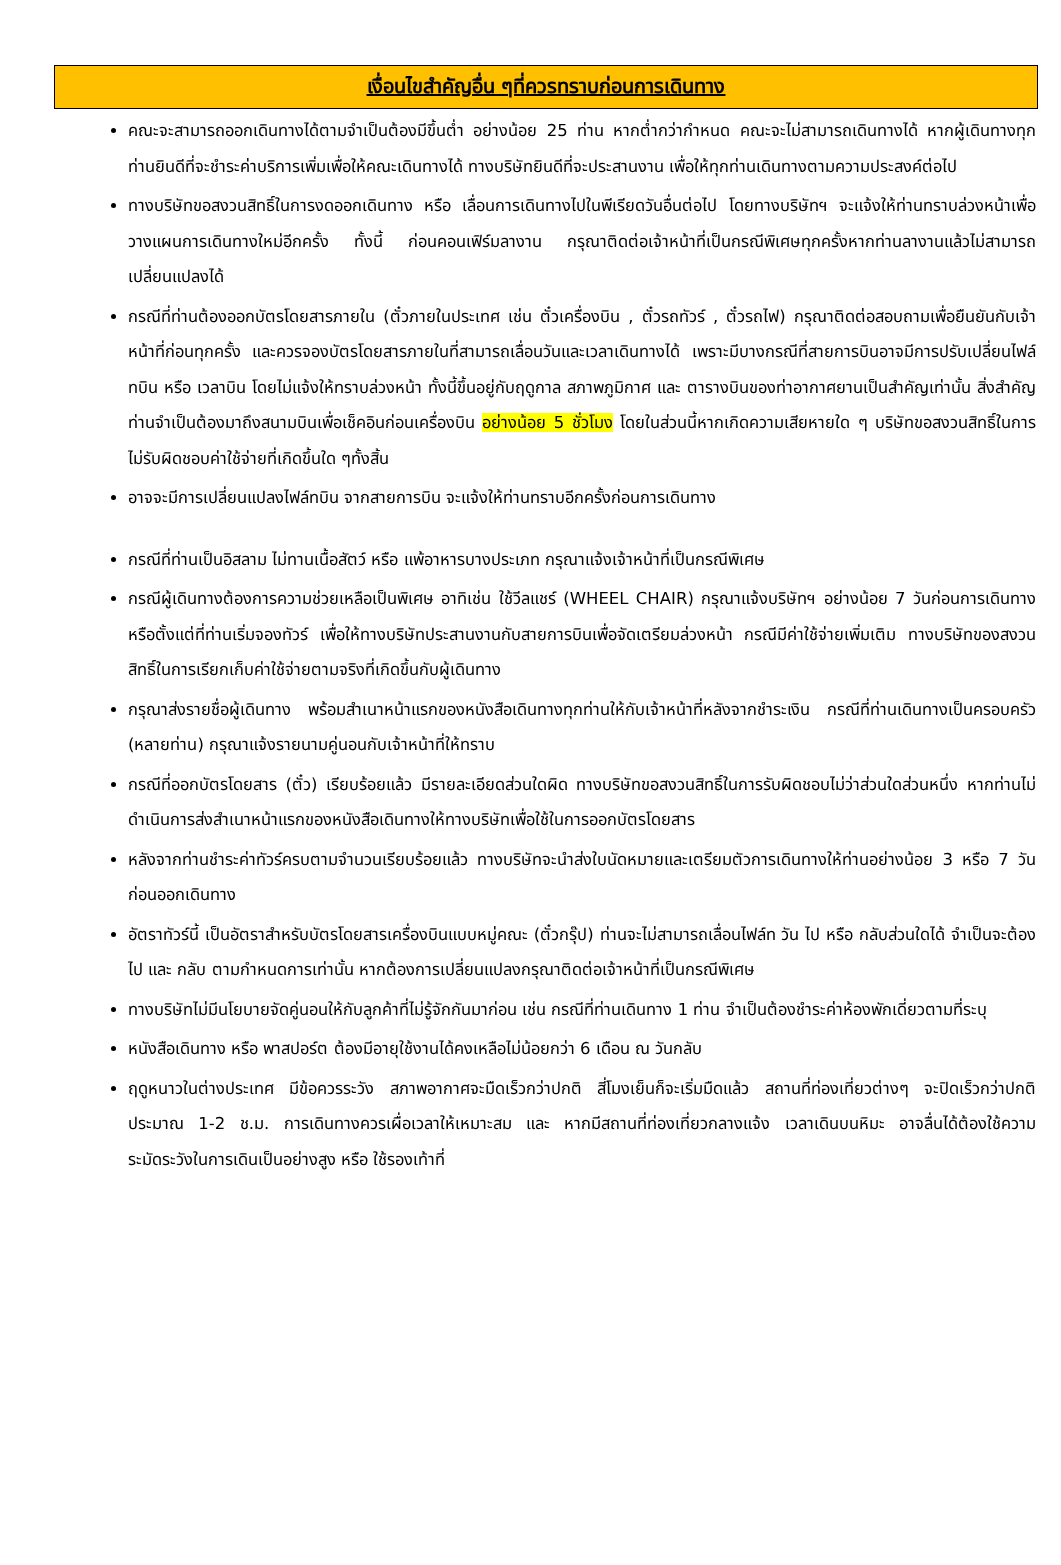เงื่อนไขสำคัญอื่น ๆที่ควรทราบก่อนการเดินทาง
คณะจะสามารถออกเดินทางได้ตามจำเป็นต้องมีขึ้นต่ำ อย่างน้อย 25 ท่าน หากต่ำกว่ากำหนด คณะจะไม่สามารถเดินทางได้ หากผู้เดินทางทุกท่านยินดีที่จะชำระค่าบริการเพิ่มเพื่อให้คณะเดินทางได้ ทางบริษัทยินดีที่จะประสานงาน เพื่อให้ทุกท่านเดินทางตามความประสงค์ต่อไป
ทางบริษัทขอสงวนสิทธิ์ในการงดออกเดินทาง หรือ เลื่อนการเดินทางไปในพีเรียดวันอื่นต่อไป โดยทางบริษัทฯ จะแจ้งให้ท่านทราบล่วงหน้าเพื่อวางแผนการเดินทางใหม่อีกครั้ง ทั้งนี้ ก่อนคอนเฟิร์มลางาน กรุณาติดต่อเจ้าหน้าที่เป็นกรณีพิเศษทุกครั้งหากท่านลางานแล้วไม่สามารถเปลี่ยนแปลงได้
กรณีที่ท่านต้องออกบัตรโดยสารภายใน (ตั๋วภายในประเทศ เช่น ตั๋วเครื่องบิน , ตั๋วรถทัวร์ , ตั๋วรถไฟ) กรุณาติดต่อสอบถามเพื่อยืนยันกับเจ้าหน้าที่ก่อนทุกครั้ง และควรจองบัตรโดยสารภายในที่สามารถเลื่อนวันและเวลาเดินทางได้ เพราะมีบางกรณีที่สายการบินอาจมีการปรับเปลี่ยนไฟล์ทบิน หรือ เวลาบิน โดยไม่แจ้งให้ทราบล่วงหน้า ทั้งนี้ขึ้นอยู่กับฤดูกาล สภาพภูมิกาศ และ ตารางบินของท่าอากาศยานเป็นสำคัญเท่านั้น สิ่งสำคัญ ท่านจำเป็นต้องมาถึงสนามบินเพื่อเช็คอินก่อนเครื่องบิน อย่างน้อย 5 ชั่วโมง โดยในส่วนนี้หากเกิดความเสียหายใด ๆ บริษัทขอสงวนสิทธิ์ในการไม่รับผิดชอบค่าใช้จ่ายที่เกิดขึ้นใด ๆทั้งสิ้น
อาจจะมีการเปลี่ยนแปลงไฟล์ทบิน จากสายการบิน จะแจ้งให้ท่านทราบอีกครั้งก่อนการเดินทาง
กรณีที่ท่านเป็นอิสลาม ไม่ทานเนื้อสัตว์ หรือ แพ้อาหารบางประเภท กรุณาแจ้งเจ้าหน้าที่เป็นกรณีพิเศษ
กรณีผู้เดินทางต้องการความช่วยเหลือเป็นพิเศษ อาทิเช่น ใช้วีลแชร์ (WHEEL CHAIR) กรุณาแจ้งบริษัทฯ อย่างน้อย 7 วันก่อนการเดินทาง หรือตั้งแต่ที่ท่านเริ่มจองทัวร์ เพื่อให้ทางบริษัทประสานงานกับสายการบินเพื่อจัดเตรียมล่วงหน้า กรณีมีค่าใช้จ่ายเพิ่มเติม ทางบริษัทของสงวนสิทธิ์ในการเรียกเก็บค่าใช้จ่ายตามจริงที่เกิดขึ้นกับผู้เดินทาง
กรุณาส่งรายชื่อผู้เดินทาง พร้อมสำเนาหน้าแรกของหนังสือเดินทางทุกท่านให้กับเจ้าหน้าที่หลังจากชำระเงิน กรณีที่ท่านเดินทางเป็นครอบครัว (หลายท่าน) กรุณาแจ้งรายนามคู่นอนกับเจ้าหน้าที่ให้ทราบ
กรณีที่ออกบัตรโดยสาร (ตั๋ว) เรียบร้อยแล้ว มีรายละเอียดส่วนใดผิด ทางบริษัทขอสงวนสิทธิ์ในการรับผิดชอบไม่ว่าส่วนใดส่วนหนึ่ง หากท่านไม่ดำเนินการส่งสำเนาหน้าแรกของหนังสือเดินทางให้ทางบริษัทเพื่อใช้ในการออกบัตรโดยสาร
หลังจากท่านชำระค่าทัวร์ครบตามจำนวนเรียบร้อยแล้ว ทางบริษัทจะนำส่งใบนัดหมายและเตรียมตัวการเดินทางให้ท่านอย่างน้อย 3 หรือ 7 วัน ก่อนออกเดินทาง
อัตราทัวร์นี้ เป็นอัตราสำหรับบัตรโดยสารเครื่องบินแบบหมู่คณะ (ตั๋วกรุ๊ป) ท่านจะไม่สามารถเลื่อนไฟล์ท วัน ไป หรือ กลับส่วนใดได้ จำเป็นจะต้องไป และ กลับ ตามกำหนดการเท่านั้น หากต้องการเปลี่ยนแปลงกรุณาติดต่อเจ้าหน้าที่เป็นกรณีพิเศษ
ทางบริษัทไม่มีนโยบายจัดคู่นอนให้กับลูกค้าที่ไม่รู้จักกันมาก่อน เช่น กรณีที่ท่านเดินทาง 1 ท่าน จำเป็นต้องชำระค่าห้องพักเดี่ยวตามที่ระบุ
หนังสือเดินทาง หรือ พาสปอร์ต ต้องมีอายุใช้งานได้คงเหลือไม่น้อยกว่า 6 เดือน ณ วันกลับ
ฤดูหนาวในต่างประเทศ มีข้อควรระวัง สภาพอากาศจะมืดเร็วกว่าปกติ สี่โมงเย็นก็จะเริ่มมืดแล้ว สถานที่ท่องเที่ยวต่างๆ จะปิดเร็วกว่าปกติ ประมาณ 1-2 ช.ม. การเดินทางควรเผื่อเวลาให้เหมาะสม และ หากมีสถานที่ท่องเที่ยวกลางแจ้ง เวลาเดินบนหิมะ อาจลื่นได้ต้องใช้ความระมัดระวังในการเดินเป็นอย่างสูง หรือ ใช้รองเท้าที่